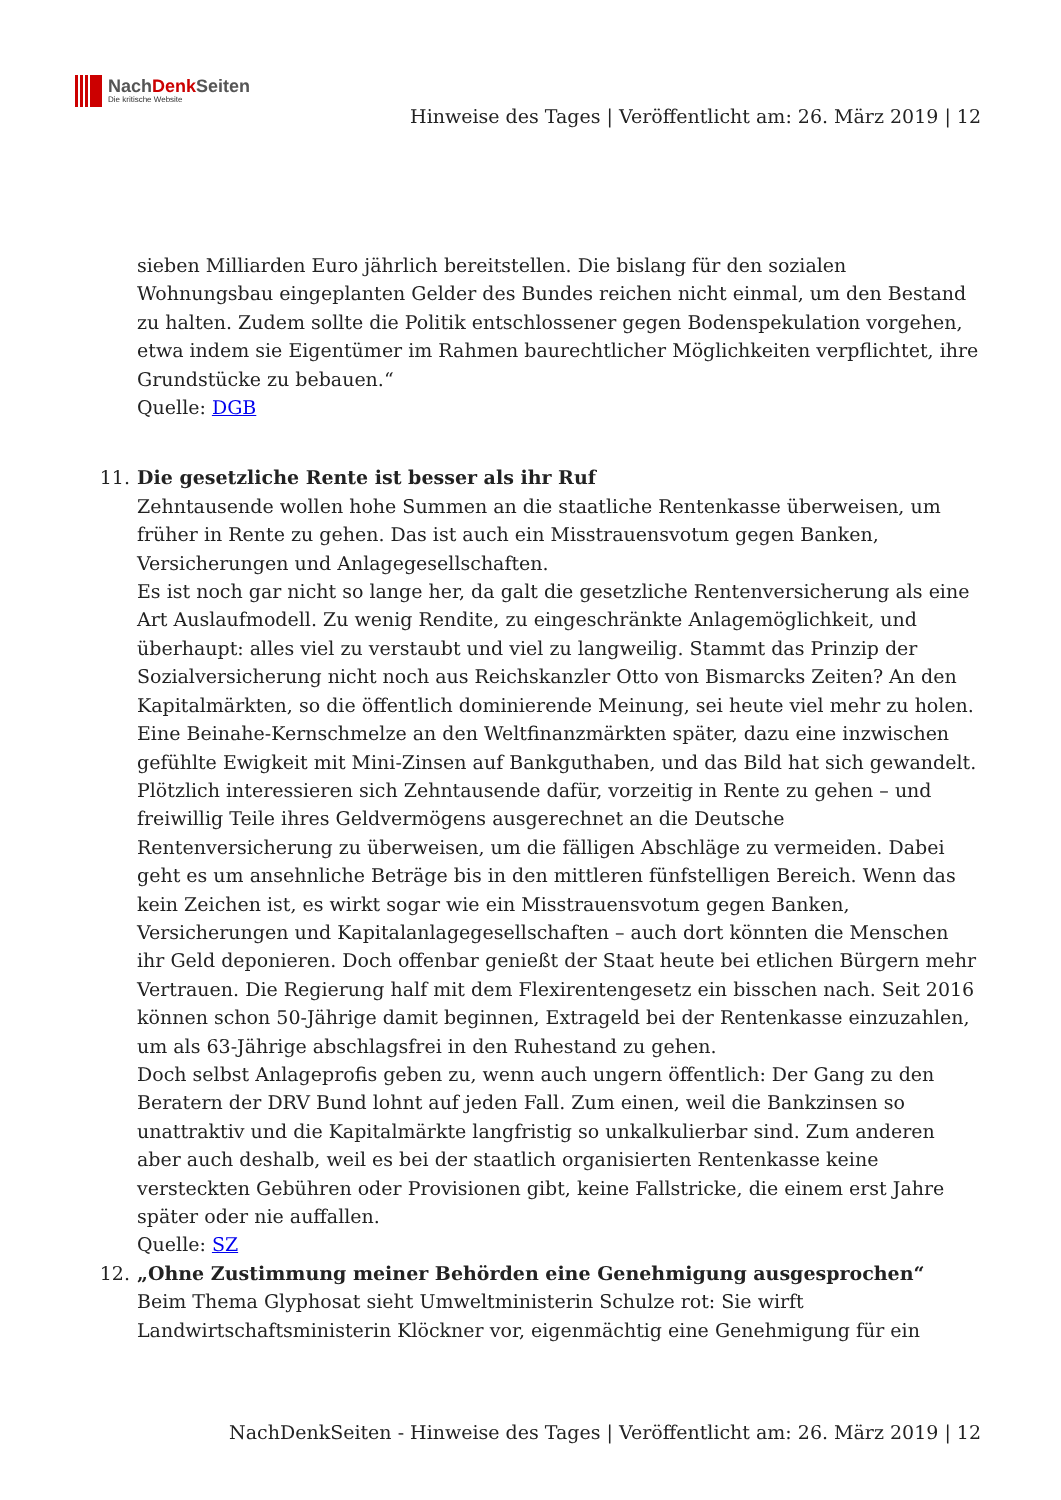NachDenk Seiten
Die kritische Website
Hinweise des Tages | Veröffentlicht am: 26. März 2019 | 12
sieben Milliarden Euro jährlich bereitstellen. Die bislang für den sozialen Wohnungsbau eingeplanten Gelder des Bundes reichen nicht einmal, um den Bestand zu halten. Zudem sollte die Politik entschlossener gegen Bodenspekulation vorgehen, etwa indem sie Eigentümer im Rahmen baurechtlicher Möglichkeiten verpflichtet, ihre Grundstücke zu bebauen.“
Quelle: DGB
11. Die gesetzliche Rente ist besser als ihr Ruf
Zehntausende wollen hohe Summen an die staatliche Rentenkasse überweisen, um früher in Rente zu gehen. Das ist auch ein Misstrauensvotum gegen Banken, Versicherungen und Anlagegesellschaften.
Es ist noch gar nicht so lange her, da galt die gesetzliche Rentenversicherung als eine Art Auslaufmodell. Zu wenig Rendite, zu eingeschränkte Anlagemöglichkeit, und überhaupt: alles viel zu verstaubt und viel zu langweilig. Stammt das Prinzip der Sozialversicherung nicht noch aus Reichskanzler Otto von Bismarcks Zeiten? An den Kapitalmärkten, so die öffentlich dominierende Meinung, sei heute viel mehr zu holen. Eine Beinahe-Kernschmelze an den Weltfinanzmärkten später, dazu eine inzwischen gefühlte Ewigkeit mit Mini-Zinsen auf Bankguthaben, und das Bild hat sich gewandelt. Plötzlich interessieren sich Zehntausende dafür, vorzeitig in Rente zu gehen – und freiwillig Teile ihres Geldvermögens ausgerechnet an die Deutsche Rentenversicherung zu überweisen, um die fälligen Abschläge zu vermeiden. Dabei geht es um ansehnliche Beträge bis in den mittleren fünfstelligen Bereich. Wenn das kein Zeichen ist, es wirkt sogar wie ein Misstrauensvotum gegen Banken, Versicherungen und Kapitalanlagegesellschaften – auch dort könnten die Menschen ihr Geld deponieren. Doch offenbar genießt der Staat heute bei etlichen Bürgern mehr Vertrauen. Die Regierung half mit dem Flexirentengesetz ein bisschen nach. Seit 2016 können schon 50-Jährige damit beginnen, Extrageld bei der Rentenkasse einzuzahlen, um als 63-Jährige abschlagsfrei in den Ruhestand zu gehen.
Doch selbst Anlageprofis geben zu, wenn auch ungern öffentlich: Der Gang zu den Beratern der DRV Bund lohnt auf jeden Fall. Zum einen, weil die Bankzinsen so unattraktiv und die Kapitalmärkte langfristig so unkalkulierbar sind. Zum anderen aber auch deshalb, weil es bei der staatlich organisierten Rentenkasse keine versteckten Gebühren oder Provisionen gibt, keine Fallstricke, die einem erst Jahre später oder nie auffallen.
Quelle: SZ
12. „Ohne Zustimmung meiner Behörden eine Genehmigung ausgesprochen“
Beim Thema Glyphosat sieht Umweltministerin Schulze rot: Sie wirft Landwirtschaftsministerin Klöckner vor, eigenmächtig eine Genehmigung für ein
NachDenkSeiten - Hinweise des Tages | Veröffentlicht am: 26. März 2019 | 12